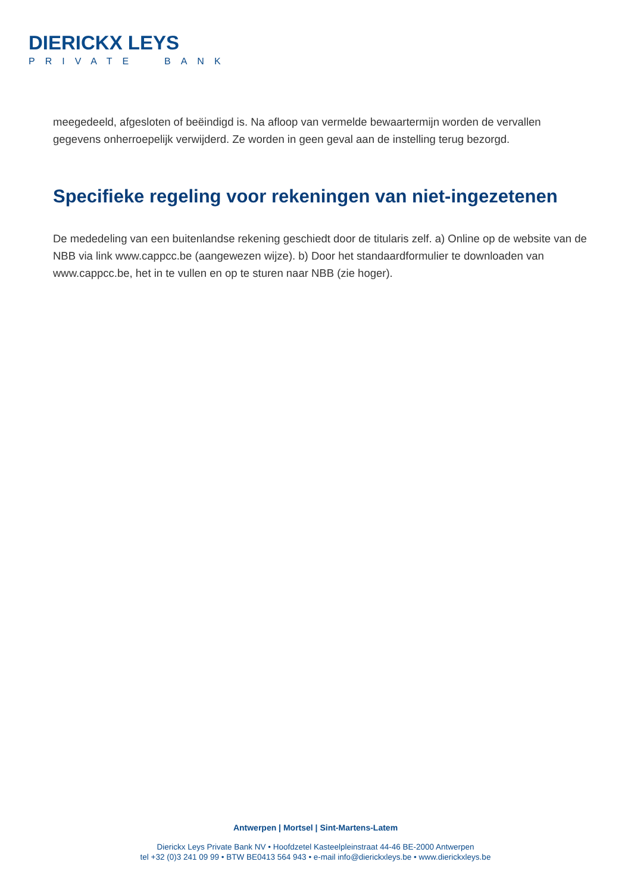DIERICKX LEYS
PRIVATE BANK
meegedeeld, afgesloten of beëindigd is. Na afloop van vermelde bewaartermijn worden de vervallen gegevens onherroepelijk verwijderd. Ze worden in geen geval aan de instelling terug bezorgd.
Specifieke regeling voor rekeningen van niet-ingezetenen
De mededeling van een buitenlandse rekening geschiedt door de titularis zelf. a) Online op de website van de NBB via link www.cappcc.be (aangewezen wijze). b) Door het standaardformulier te downloaden van www.cappcc.be, het in te vullen en op te sturen naar NBB (zie hoger).
Antwerpen | Mortsel | Sint-Martens-Latem
Dierickx Leys Private Bank NV • Hoofdzetel Kasteelpleinstraat 44-46 BE-2000 Antwerpen
tel +32 (0)3 241 09 99 • BTW BE0413 564 943 • e-mail info@dierickxleys.be • www.dierickxleys.be